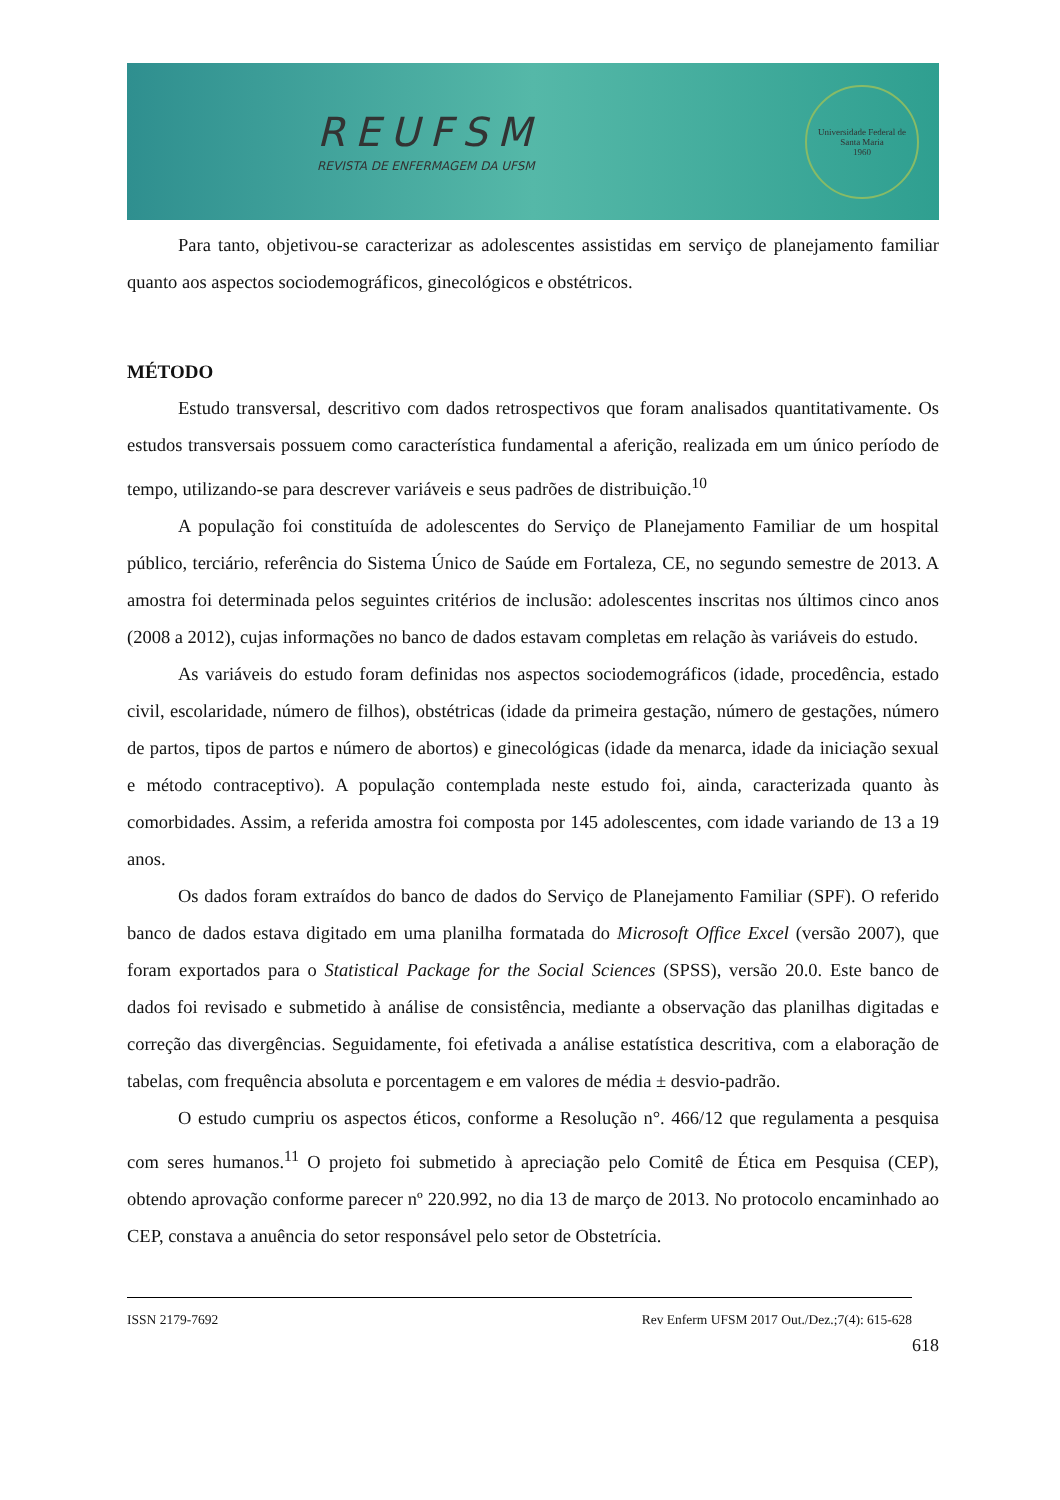REUFSM
REVISTA DE ENFERMAGEM DA UFSM
Universidade Federal de Santa Maria
1960
Para tanto, objetivou-se caracterizar as adolescentes assistidas em serviço de planejamento familiar quanto aos aspectos sociodemográficos, ginecológicos e obstétricos.
MÉTODO
Estudo transversal, descritivo com dados retrospectivos que foram analisados quantitativamente. Os estudos transversais possuem como característica fundamental a aferição, realizada em um único período de tempo, utilizando-se para descrever variáveis e seus padrões de distribuição.<sup>10</sup>
A população foi constituída de adolescentes do Serviço de Planejamento Familiar de um hospital público, terciário, referência do Sistema Único de Saúde em Fortaleza, CE, no segundo semestre de 2013. A amostra foi determinada pelos seguintes critérios de inclusão: adolescentes inscritas nos últimos cinco anos (2008 a 2012), cujas informações no banco de dados estavam completas em relação às variáveis do estudo.
As variáveis do estudo foram definidas nos aspectos sociodemográficos (idade, procedência, estado civil, escolaridade, número de filhos), obstétricas (idade da primeira gestação, número de gestações, número de partos, tipos de partos e número de abortos) e ginecológicas (idade da menarca, idade da iniciação sexual e método contraceptivo). A população contemplada neste estudo foi, ainda, caracterizada quanto às comorbidades. Assim, a referida amostra foi composta por 145 adolescentes, com idade variando de 13 a 19 anos.
Os dados foram extraídos do banco de dados do Serviço de Planejamento Familiar (SPF). O referido banco de dados estava digitado em uma planilha formatada do Microsoft Office Excel (versão 2007), que foram exportados para o Statistical Package for the Social Sciences (SPSS), versão 20.0. Este banco de dados foi revisado e submetido à análise de consistência, mediante a observação das planilhas digitadas e correção das divergências. Seguidamente, foi efetivada a análise estatística descritiva, com a elaboração de tabelas, com frequência absoluta e porcentagem e em valores de média ± desvio-padrão.
O estudo cumpriu os aspectos éticos, conforme a Resolução n°. 466/12 que regulamenta a pesquisa com seres humanos.<sup>11</sup> O projeto foi submetido à apreciação pelo Comitê de Ética em Pesquisa (CEP), obtendo aprovação conforme parecer nº 220.992, no dia 13 de março de 2013. No protocolo encaminhado ao CEP, constava a anuência do setor responsável pelo setor de Obstetrícia.
ISSN 2179-7692 Rev Enferm UFSM 2017 Out./Dez.;7(4): 615-628
618